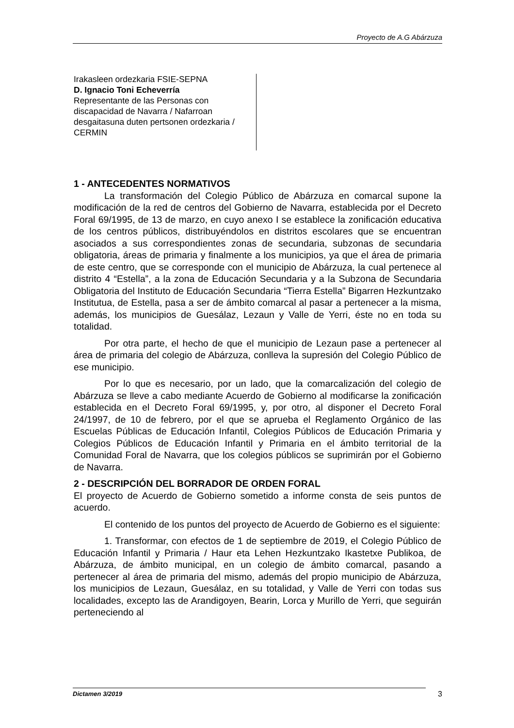Proyecto de A.G Abárzuza
Irakasleen ordezkaria FSIE-SEPNA
D. Ignacio Toni Echeverría
Representante de las Personas con discapacidad de Navarra / Nafarroan desgaitasuna duten pertsonen ordezkaria / CERMIN
1 - ANTECEDENTES NORMATIVOS
La transformación del Colegio Público de Abárzuza en comarcal supone la modificación de la red de centros del Gobierno de Navarra, establecida por el Decreto Foral 69/1995, de 13 de marzo, en cuyo anexo I se establece la zonificación educativa de los centros públicos, distribuyéndolos en distritos escolares que se encuentran asociados a sus correspondientes zonas de secundaria, subzonas de secundaria obligatoria, áreas de primaria y finalmente a los municipios, ya que el área de primaria de este centro, que se corresponde con el municipio de Abárzuza, la cual pertenece al distrito 4 “Estella”, a la zona de Educación Secundaria y a la Subzona de Secundaria Obligatoria del Instituto de Educación Secundaria “Tierra Estella” Bigarren Hezkuntzako Institutua, de Estella, pasa a ser de ámbito comarcal al pasar a pertenecer a la misma, además, los municipios de Guesálaz, Lezaun y Valle de Yerri, éste no en toda su totalidad.
Por otra parte, el hecho de que el municipio de Lezaun pase a pertenecer al área de primaria del colegio de Abárzuza, conlleva la supresión del Colegio Público de ese municipio.
Por lo que es necesario, por un lado, que la comarcalización del colegio de Abárzuza se lleve a cabo mediante Acuerdo de Gobierno al modificarse la zonificación establecida en el Decreto Foral 69/1995, y, por otro, al disponer el Decreto Foral 24/1997, de 10 de febrero, por el que se aprueba el Reglamento Orgánico de las Escuelas Públicas de Educación Infantil, Colegios Públicos de Educación Primaria y Colegios Públicos de Educación Infantil y Primaria en el ámbito territorial de la Comunidad Foral de Navarra, que los colegios públicos se suprimirán por el Gobierno de Navarra.
2 - DESCRIPCIÓN DEL BORRADOR DE ORDEN FORAL
El proyecto de Acuerdo de Gobierno sometido a informe consta de seis puntos de acuerdo.
El contenido de los puntos del proyecto de Acuerdo de Gobierno es el siguiente:
1. Transformar, con efectos de 1 de septiembre de 2019, el Colegio Público de Educación Infantil y Primaria / Haur eta Lehen Hezkuntzako Ikastetxe Publikoa, de Abárzuza, de ámbito municipal, en un colegio de ámbito comarcal, pasando a pertenecer al área de primaria del mismo, además del propio municipio de Abárzuza, los municipios de Lezaun, Guesálaz, en su totalidad, y Valle de Yerri con todas sus localidades, excepto las de Arandigoyen, Bearin, Lorca y Murillo de Yerri, que seguirán perteneciendo al
Dictamen 3/2019
3